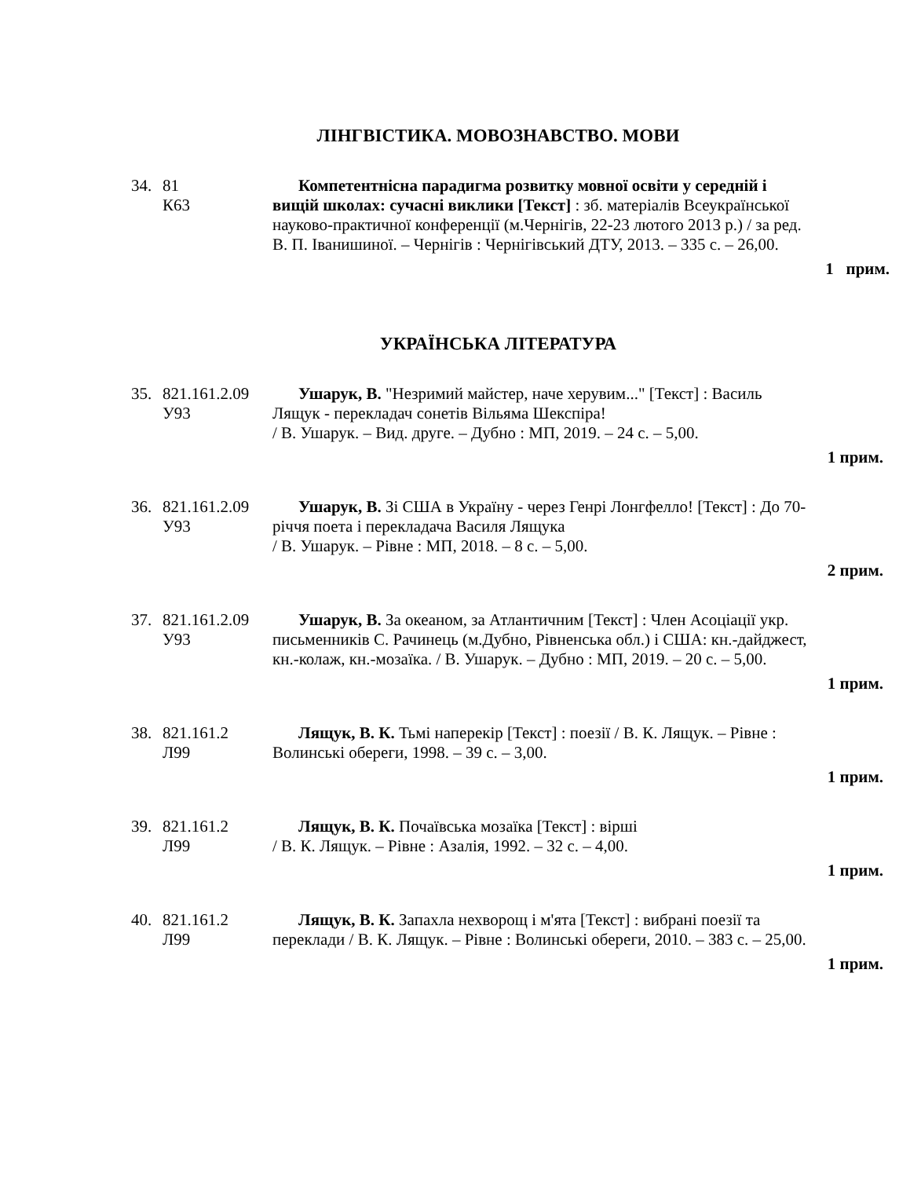ЛІНГВІСТИКА. МОВОЗНАВСТВО. МОВИ
34. 81
К63
Компетентнісна парадигма розвитку мовної освіти у середній і вищій школах: сучасні виклики [Текст] : зб. матеріалів Всеукраїнської науково-практичної конференції (м.Чернігів, 22-23 лютого 2013 р.) / за ред. В. П. Іванишиної. – Чернігів : Чернігівський ДТУ, 2013. – 335 с. – 26,00.
1 прим.
УКРАЇНСЬКА ЛІТЕРАТУРА
35. 821.161.2.09
У93
Ушарук, В. "Незримий майстер, наче херувим..." [Текст] : Василь Лящук - перекладач сонетів Вільяма Шекспіра!
/ В. Ушарук. – Вид. друге. – Дубно : МП, 2019. – 24 с. – 5,00.
1 прим.
36. 821.161.2.09
У93
Ушарук, В. Зі США в Україну - через Генрі Лонгфелло! [Текст] : До 70-річчя поета і перекладача Василя Лящука
/ В. Ушарук. – Рівне : МП, 2018. – 8 с. – 5,00.
2 прим.
37. 821.161.2.09
У93
Ушарук, В. За океаном, за Атлантичним [Текст] : Член Асоціації укр. письменників С. Рачинець (м.Дубно, Рівненська обл.) і США: кн.-дайджест, кн.-колаж, кн.-мозаїка. / В. Ушарук. – Дубно : МП, 2019. – 20 с. – 5,00.
1 прим.
38. 821.161.2
Л99
Лящук, В. К. Тьмі наперекір [Текст] : поезії / В. К. Лящук. – Рівне : Волинські обереги, 1998. – 39 с. – 3,00.
1 прим.
39. 821.161.2
Л99
Лящук, В. К. Почаївська мозаїка [Текст] : вірші
/ В. К. Лящук. – Рівне : Азалія, 1992. – 32 с. – 4,00.
1 прим.
40. 821.161.2
Л99
Лящук, В. К. Запахла нехворощ і м'ята [Текст] : вибрані поезії та переклади / В. К. Лящук. – Рівне : Волинські обереги, 2010. – 383 с. – 25,00.
1 прим.